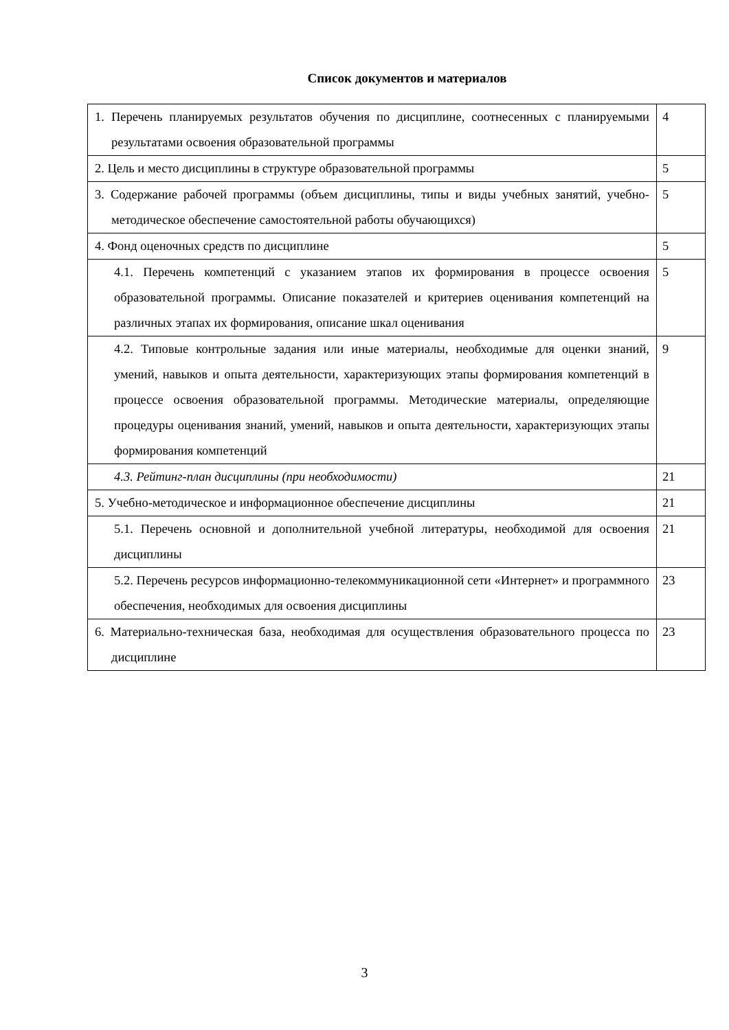Список документов и материалов
| 1. Перечень планируемых результатов обучения по дисциплине, соотнесенных с планируемыми результатами освоения образовательной программы | 4 |
| 2. Цель и место дисциплины в структуре образовательной программы | 5 |
| 3. Содержание рабочей программы (объем дисциплины, типы и виды учебных занятий, учебно-методическое обеспечение самостоятельной работы обучающихся) | 5 |
| 4. Фонд оценочных средств по дисциплине | 5 |
| 4.1. Перечень компетенций с указанием этапов их формирования в процессе освоения образовательной программы. Описание показателей и критериев оценивания компетенций на различных этапах их формирования, описание шкал оценивания | 5 |
| 4.2. Типовые контрольные задания или иные материалы, необходимые для оценки знаний, умений, навыков и опыта деятельности, характеризующих этапы формирования компетенций в процессе освоения образовательной программы. Методические материалы, определяющие процедуры оценивания знаний, умений, навыков и опыта деятельности, характеризующих этапы формирования компетенций | 9 |
| 4.3. Рейтинг-план дисциплины (при необходимости) | 21 |
| 5. Учебно-методическое и информационное обеспечение дисциплины | 21 |
| 5.1. Перечень основной и дополнительной учебной литературы, необходимой для освоения дисциплины | 21 |
| 5.2. Перечень ресурсов информационно-телекоммуникационной сети «Интернет» и программного обеспечения, необходимых для освоения дисциплины | 23 |
| 6. Материально-техническая база, необходимая для осуществления образовательного процесса по дисциплине | 23 |
3